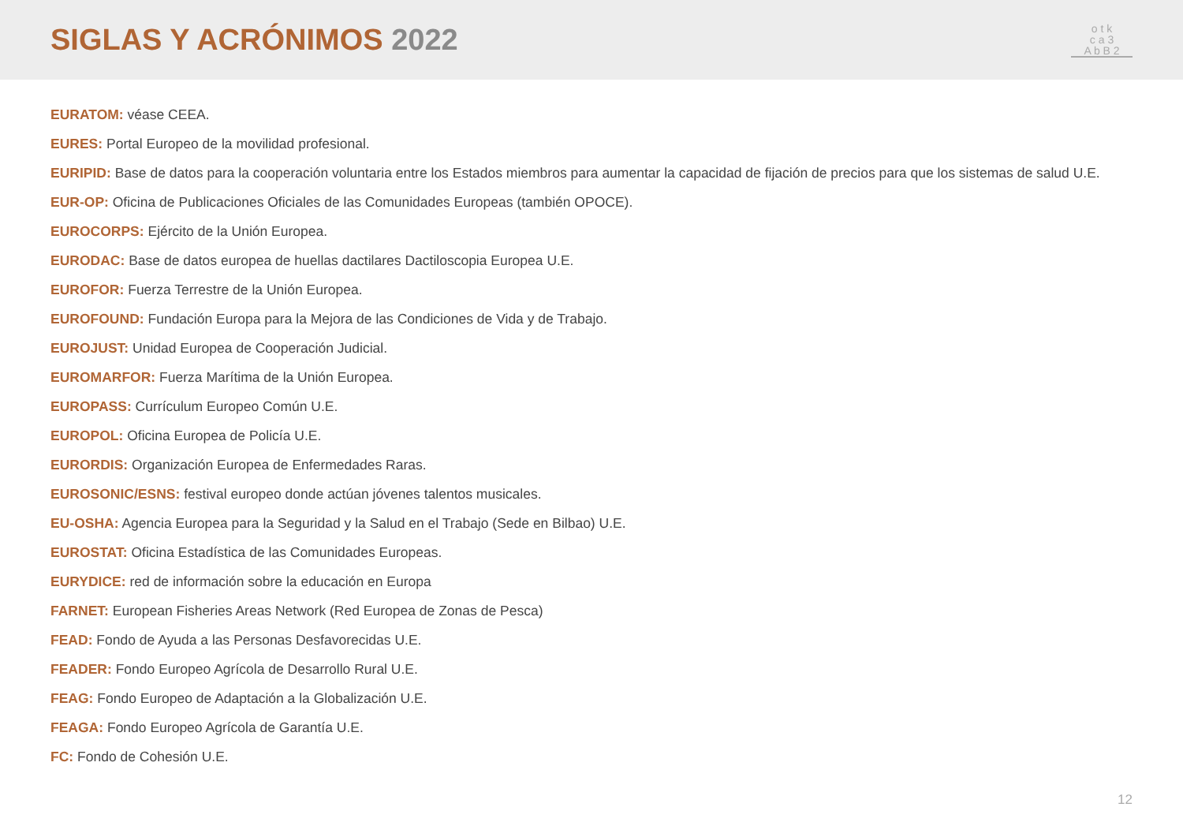SIGLAS Y ACRÓNIMOS 2022
o t k
c a 3
A b B 2
EURATOM: véase CEEA.
EURES: Portal Europeo de la movilidad profesional.
EURIPID: Base de datos para la cooperación voluntaria entre los Estados miembros para aumentar la capacidad de fijación de precios para que los sistemas de salud U.E.
EUR-OP: Oficina de Publicaciones Oficiales de las Comunidades Europeas (también OPOCE).
EUROCORPS: Ejército de la Unión Europea.
EURODAC: Base de datos europea de huellas dactilares Dactiloscopia Europea U.E.
EUROFOR: Fuerza Terrestre de la Unión Europea.
EUROFOUND: Fundación Europa para la Mejora de las Condiciones de Vida y de Trabajo.
EUROJUST: Unidad Europea de Cooperación Judicial.
EUROMARFOR: Fuerza Marítima de la Unión Europea.
EUROPASS: Currículum Europeo Común U.E.
EUROPOL: Oficina Europea de Policía U.E.
EURORDIS: Organización Europea de Enfermedades Raras.
EUROSONIC/ESNS: festival europeo donde actúan jóvenes talentos musicales.
EU-OSHA: Agencia Europea para la Seguridad y la Salud en el Trabajo (Sede en Bilbao) U.E.
EUROSTAT: Oficina Estadística de las Comunidades Europeas.
EURYDICE: red de información sobre la educación en Europa
FARNET: European Fisheries Areas Network (Red Europea de Zonas de Pesca)
FEAD: Fondo de Ayuda a las Personas Desfavorecidas U.E.
FEADER: Fondo Europeo Agrícola de Desarrollo Rural U.E.
FEAG: Fondo Europeo de Adaptación a la Globalización U.E.
FEAGA: Fondo Europeo Agrícola de Garantía U.E.
FC: Fondo de Cohesión U.E.
12